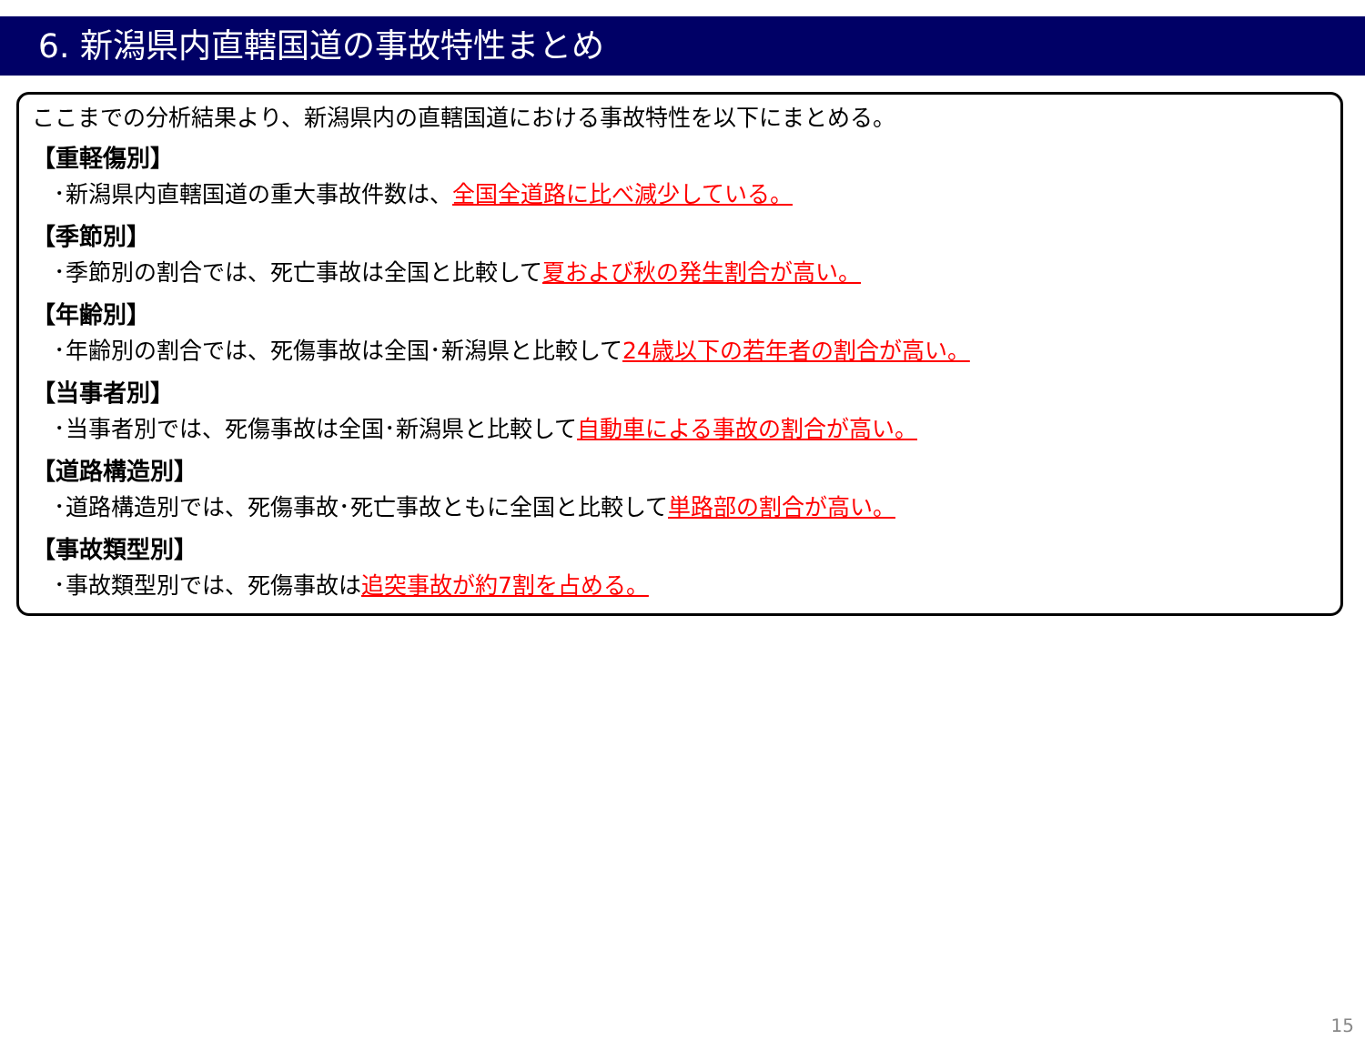6. 新潟県内直轄国道の事故特性まとめ
ここまでの分析結果より、新潟県内の直轄国道における事故特性を以下にまとめる。
【重軽傷別】
･新潟県内直轄国道の重大事故件数は、全国全道路に比べ減少している。
【季節別】
･季節別の割合では、死亡事故は全国と比較して夏および秋の発生割合が高い。
【年齢別】
･年齢別の割合では、死傷事故は全国･新潟県と比較して24歳以下の若年者の割合が高い。
【当事者別】
･当事者別では、死傷事故は全国･新潟県と比較して自動車による事故の割合が高い。
【道路構造別】
･道路構造別では、死傷事故･死亡事故ともに全国と比較して単路部の割合が高い。
【事故類型別】
･事故類型別では、死傷事故は追突事故が約7割を占める。
15